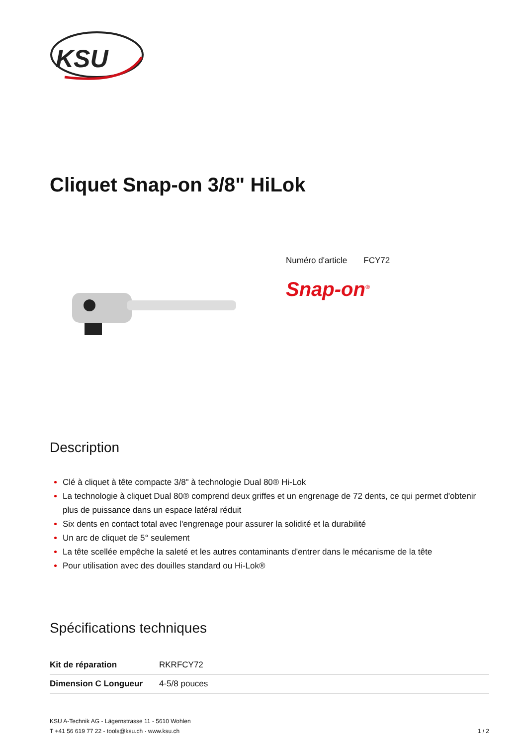KSU
Cliquet Snap-on 3/8" HiLok
Numéro d'article FCY72
Snap-on<sup>®</sup>
Description
Clé à cliquet à tête compacte 3/8" à technologie Dual 80® Hi-Lok
La technologie à cliquet Dual 80® comprend deux griffes et un engrenage de 72 dents, ce qui permet d'obtenir plus de puissance dans un espace latéral réduit
Six dents en contact total avec l'engrenage pour assurer la solidité et la durabilité
Un arc de cliquet de 5° seulement
La tête scellée empêche la saleté et les autres contaminants d'entrer dans le mécanisme de la tête
Pour utilisation avec des douilles standard ou Hi-Lok®
Spécifications techniques
| Kit de réparation | RKRFCY72 |
| Dimension C Longueur | 4-5/8 pouces |
KSU A-Technik AG - Lägernstrasse 11 - 5610 Wohlen
T +41 56 619 77 22 - tools@ksu.ch · www.ksu.ch
1 / 2